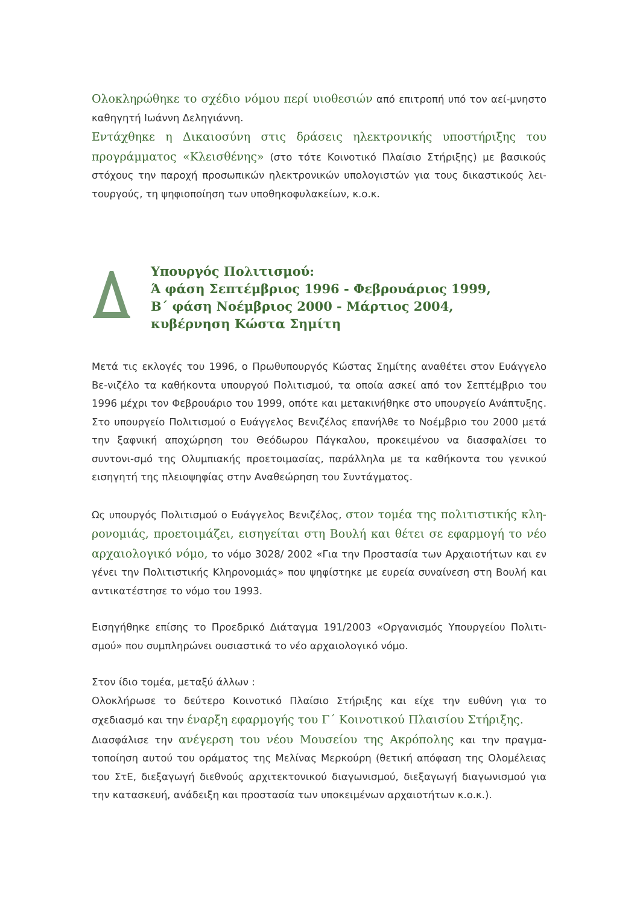Ολοκληρώθηκε το σχέδιο νόμου περί υιοθεσιών από επιτροπή υπό τον αεί-μνηστο καθηγητή Ιωάννη Δεληγιάννη.
Εντάχθηκε η Δικαιοσύνη στις δράσεις ηλεκτρονικής υποστήριξης του προγράμματος «Κλεισθένης» (στο τότε Κοινοτικό Πλαίσιο Στήριξης) με βασικούς στόχους την παροχή προσωπικών ηλεκτρονικών υπολογιστών για τους δικαστικούς λει-τουργούς, τη ψηφιοποίηση των υποθηκοφυλακείων, κ.ο.κ.
Υπουργός Πολιτισμού:
Ά φάση Σεπτέμβριος 1996 - Φεβρουάριος 1999,
Β΄ φάση Νοέμβριος 2000 - Μάρτιος 2004,
κυβέρνηση Κώστα Σημίτη
Μετά τις εκλογές του 1996, ο Πρωθυπουργός Κώστας Σημίτης αναθέτει στον Ευάγγελο Βε-νιζέλο τα καθήκοντα υπουργού Πολιτισμού, τα οποία ασκεί από τον Σεπτέμβριο του 1996 μέχρι τον Φεβρουάριο του 1999, οπότε και μετακινήθηκε στο υπουργείο Ανάπτυξης. Στο υπουργείο Πολιτισμού ο Ευάγγελος Βενιζέλος επανήλθε το Νοέμβριο του 2000 μετά την ξαφνική αποχώρηση του Θεόδωρου Πάγκαλου, προκειμένου να διασφαλίσει το συντονι-σμό της Ολυμπιακής προετοιμασίας, παράλληλα με τα καθήκοντα του γενικού εισηγητή της πλειοψηφίας στην Αναθεώρηση του Συντάγματος.
Ως υπουργός Πολιτισμού ο Ευάγγελος Βενιζέλος, στον τομέα της πολιτιστικής κλη-ρονομιάς, προετοιμάζει, εισηγείται στη Βουλή και θέτει σε εφαρμογή το νέο αρχαιολογικό νόμο, το νόμο 3028/ 2002 «Για την Προστασία των Αρχαιοτήτων και εν γένει την Πολιτιστικής Κληρονομιάς» που ψηφίστηκε με ευρεία συναίνεση στη Βουλή και αντικατέστησε το νόμο του 1993.
Εισηγήθηκε επίσης το Προεδρικό Διάταγμα 191/2003 «Οργανισμός Υπουργείου Πολιτι-σμού» που συμπληρώνει ουσιαστικά το νέο αρχαιολογικό νόμο.
Στον ίδιο τομέα, μεταξύ άλλων :
Ολοκλήρωσε το δεύτερο Κοινοτικό Πλαίσιο Στήριξης και είχε την ευθύνη για το σχεδιασμό και την έναρξη εφαρμογής του Γ΄ Κοινοτικού Πλαισίου Στήριξης.
Διασφάλισε την ανέγερση του νέου Μουσείου της Ακρόπολης και την πραγμα-τοποίηση αυτού του οράματος της Μελίνας Μερκούρη (θετική απόφαση της Ολομέλειας του ΣτΕ, διεξαγωγή διεθνούς αρχιτεκτονικού διαγωνισμού, διεξαγωγή διαγωνισμού για την κατασκευή, ανάδειξη και προστασία των υποκειμένων αρχαιοτήτων κ.ο.κ.).